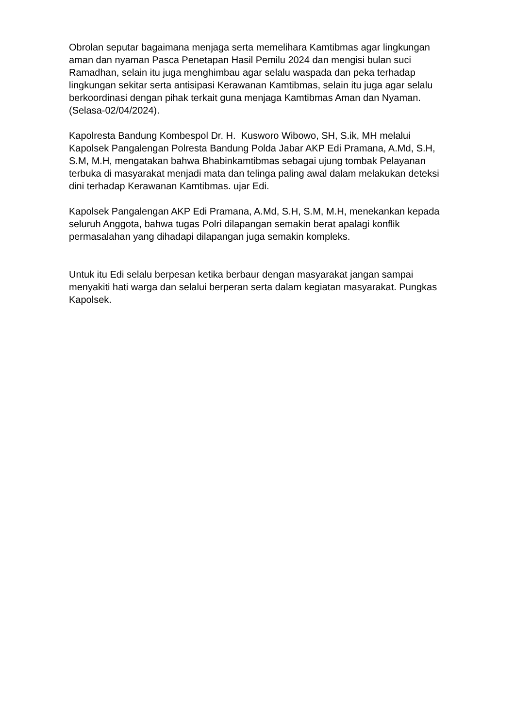Obrolan seputar bagaimana menjaga serta memelihara Kamtibmas agar lingkungan aman dan nyaman Pasca Penetapan Hasil Pemilu 2024 dan mengisi bulan suci Ramadhan, selain itu juga menghimbau agar selalu waspada dan peka terhadap lingkungan sekitar serta antisipasi Kerawanan Kamtibmas, selain itu juga agar selalu berkoordinasi dengan pihak terkait guna menjaga Kamtibmas Aman dan Nyaman. (Selasa-02/04/2024).
Kapolresta Bandung Kombespol Dr. H. Kusworo Wibowo, SH, S.ik, MH melalui Kapolsek Pangalengan Polresta Bandung Polda Jabar AKP Edi Pramana, A.Md, S.H, S.M, M.H, mengatakan bahwa Bhabinkamtibmas sebagai ujung tombak Pelayanan terbuka di masyarakat menjadi mata dan telinga paling awal dalam melakukan deteksi dini terhadap Kerawanan Kamtibmas. ujar Edi.
Kapolsek Pangalengan AKP Edi Pramana, A.Md, S.H, S.M, M.H, menekankan kepada seluruh Anggota, bahwa tugas Polri dilapangan semakin berat apalagi konflik permasalahan yang dihadapi dilapangan juga semakin kompleks.
Untuk itu Edi selalu berpesan ketika berbaur dengan masyarakat jangan sampai menyakiti hati warga dan selalui berperan serta dalam kegiatan masyarakat. Pungkas Kapolsek.